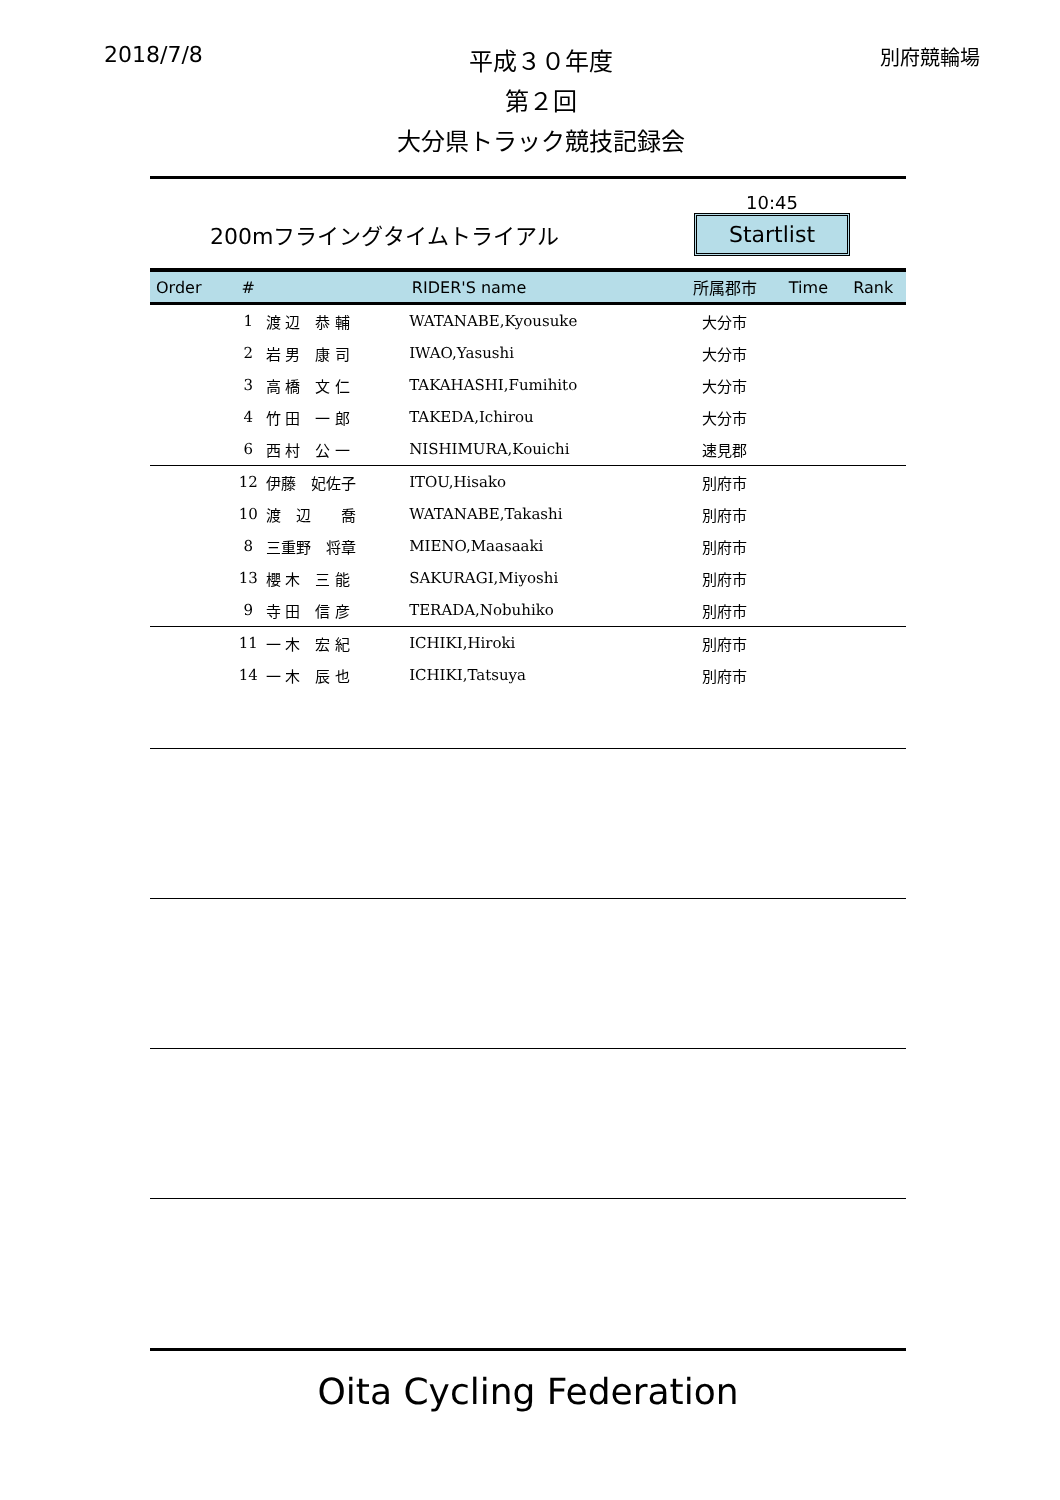2018/7/8
平成３０年度
第２回
大分県トラック競技記録会
別府競輪場
200mフライングタイムトライアル
10:45
Startlist
| Order | # | RIDER'S name | | 所属郡市 | Time | Rank |
| --- | --- | --- | --- | --- | --- | --- |
| | 1 | 渡 辺 恭 輔 | WATANABE,Kyousuke | 大分市 | | |
| | 2 | 岩 男 康 司 | IWAO,Yasushi | 大分市 | | |
| | 3 | 高 橋 文 仁 | TAKAHASHI,Fumihito | 大分市 | | |
| | 4 | 竹 田 一 郎 | TAKEDA,Ichirou | 大分市 | | |
| | 6 | 西 村 公 一 | NISHIMURA,Kouichi | 速見郡 | | |
| | 12 | 伊藤 妃佐子 | ITOU,Hisako | 別府市 | | |
| | 10 | 渡 辺 喬 | WATANABE,Takashi | 別府市 | | |
| | 8 | 三重野 将章 | MIENO,Maasaaki | 別府市 | | |
| | 13 | 櫻 木 三 能 | SAKURAGI,Miyoshi | 別府市 | | |
| | 9 | 寺 田 信 彦 | TERADA,Nobuhiko | 別府市 | | |
| | 11 | 一 木 宏 紀 | ICHIKI,Hiroki | 別府市 | | |
| | 14 | 一 木 辰 也 | ICHIKI,Tatsuya | 別府市 | | |
Oita Cycling Federation